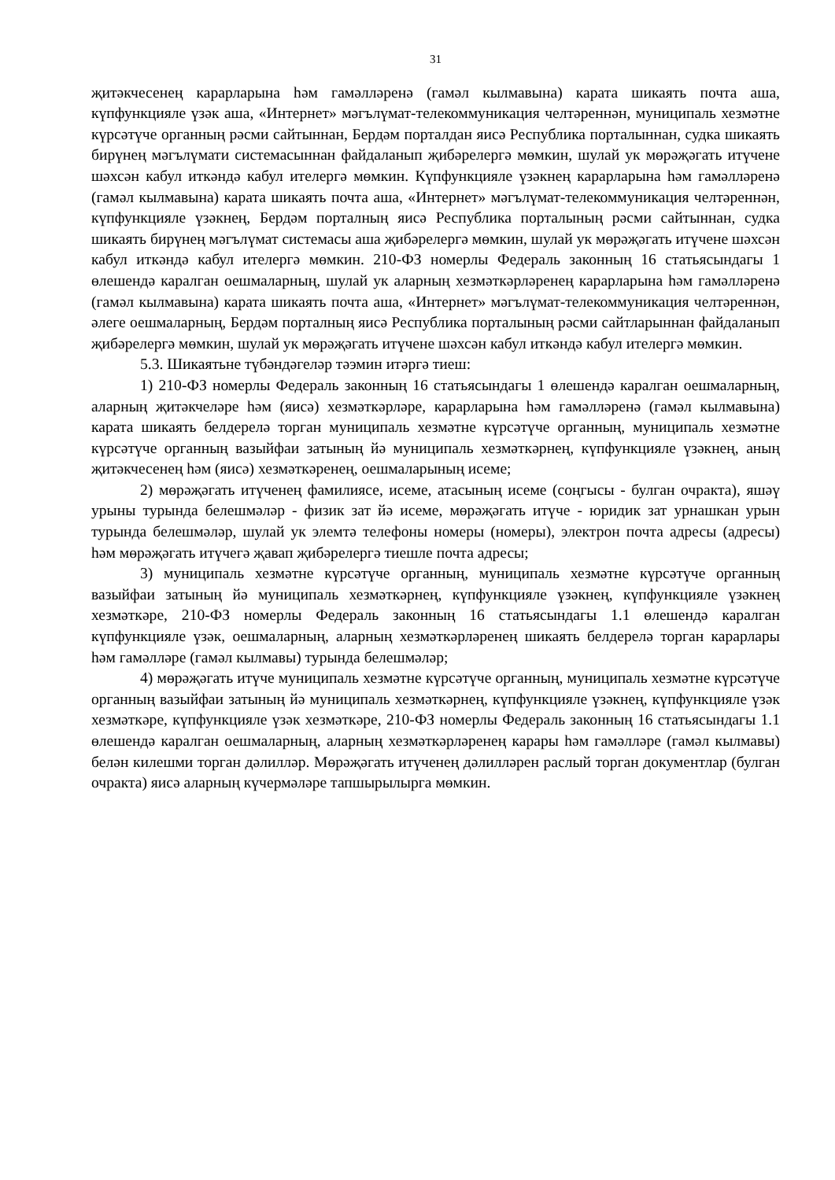31
җитәкчесенең карарларына һәм гамәлләренә (гамәл кылмавына) карата шикаять почта аша, күпфункцияле үзәк аша, «Интернет» мәгълүмат-телекоммуникация челтәреннән, муниципаль хезмәтне күрсәтүче органның рәсми сайтыннан, Бердәм порталдан яисә Республика порталыннан, судка шикаять бирүнең мәгълүмати системасыннан файдаланып җибәрелергә мөмкин, шулай ук мөрәҗәгать итүчене шәхсән кабул иткәндә кабул ителергә мөмкин. Күпфункцияле үзәкнең карарларына һәм гамәлләренә (гамәл кылмавына) карата шикаять почта аша, «Интернет» мәгълүмат-телекоммуникация челтәреннән, күпфункцияле үзәкнең, Бердәм порталның яисә Республика порталының рәсми сайтыннан, судка шикаять бирүнең мәгълүмат системасы аша җибәрелергә мөмкин, шулай ук мөрәҗәгать итүчене шәхсән кабул иткәндә кабул ителергә мөмкин. 210-ФЗ номерлы Федераль законның 16 статьясындагы 1 өлешендә каралган оешмаларның, шулай ук аларның хезмәткәрләренең карарларына һәм гамәлләренә (гамәл кылмавына) карата шикаять почта аша, «Интернет» мәгълүмат-телекоммуникация челтәреннән, әлеге оешмаларның, Бердәм порталның яисә Республика порталының рәсми сайтларыннан файдаланып җибәрелергә мөмкин, шулай ук мөрәҗәгать итүчене шәхсән кабул иткәндә кабул ителергә мөмкин.
5.3. Шикаятьне түбәндәгеләр тәэмин итәргә тиеш:
1) 210-ФЗ номерлы Федераль законның 16 статьясындагы 1 өлешендә каралган оешмаларның, аларның җитәкчеләре һәм (яисә) хезмәткәрләре, карарларына һәм гамәлләренә (гамәл кылмавына) карата шикаять белдерелә торган муниципаль хезмәтне күрсәтүче органның, муниципаль хезмәтне күрсәтүче органның вазыйфаи затының йә муниципаль хезмәткәрнең, күпфункцияле үзәкнең, аның җитәкчесенең һәм (яисә) хезмәткәренең, оешмаларының исеме;
2) мөрәҗәгать итүченең фамилиясе, исеме, атасының исеме (соңгысы - булган очракта), яшәү урыны турында белешмәләр - физик зат йә исеме, мөрәҗәгать итүче - юридик зат урнашкан урын турында белешмәләр, шулай ук элемтә телефоны номеры (номеры), электрон почта адресы (адресы) һәм мөрәҗәгать итүчегә җавап җибәрелергә тиешле почта адресы;
3) муниципаль хезмәтне күрсәтүче органның, муниципаль хезмәтне күрсәтүче органның вазыйфаи затының йә муниципаль хезмәткәрнең, күпфункцияле үзәкнең, күпфункцияле үзәкнең хезмәткәре, 210-ФЗ номерлы Федераль законның 16 статьясындагы 1.1 өлешендә каралган күпфункцияле үзәк, оешмаларның, аларның хезмәткәрләренең шикаять белдерелә торган карарлары һәм гамәлләре (гамәл кылмавы) турында белешмәләр;
4) мөрәҗәгать итүче муниципаль хезмәтне күрсәтүче органның, муниципаль хезмәтне күрсәтүче органның вазыйфаи затының йә муниципаль хезмәткәрнең, күпфункцияле үзәкнең, күпфункцияле үзәк хезмәткәре, күпфункцияле үзәк хезмәткәре, 210-ФЗ номерлы Федераль законның 16 статьясындагы 1.1 өлешендә каралган оешмаларның, аларның хезмәткәрләренең карары һәм гамәлләре (гамәл кылмавы) белән килешми торган дәлилләр. Мөрәҗәгать итүченең дәлилләрен раслый торган документлар (булган очракта) яисә аларның күчермәләре тапшырылырга мөмкин.